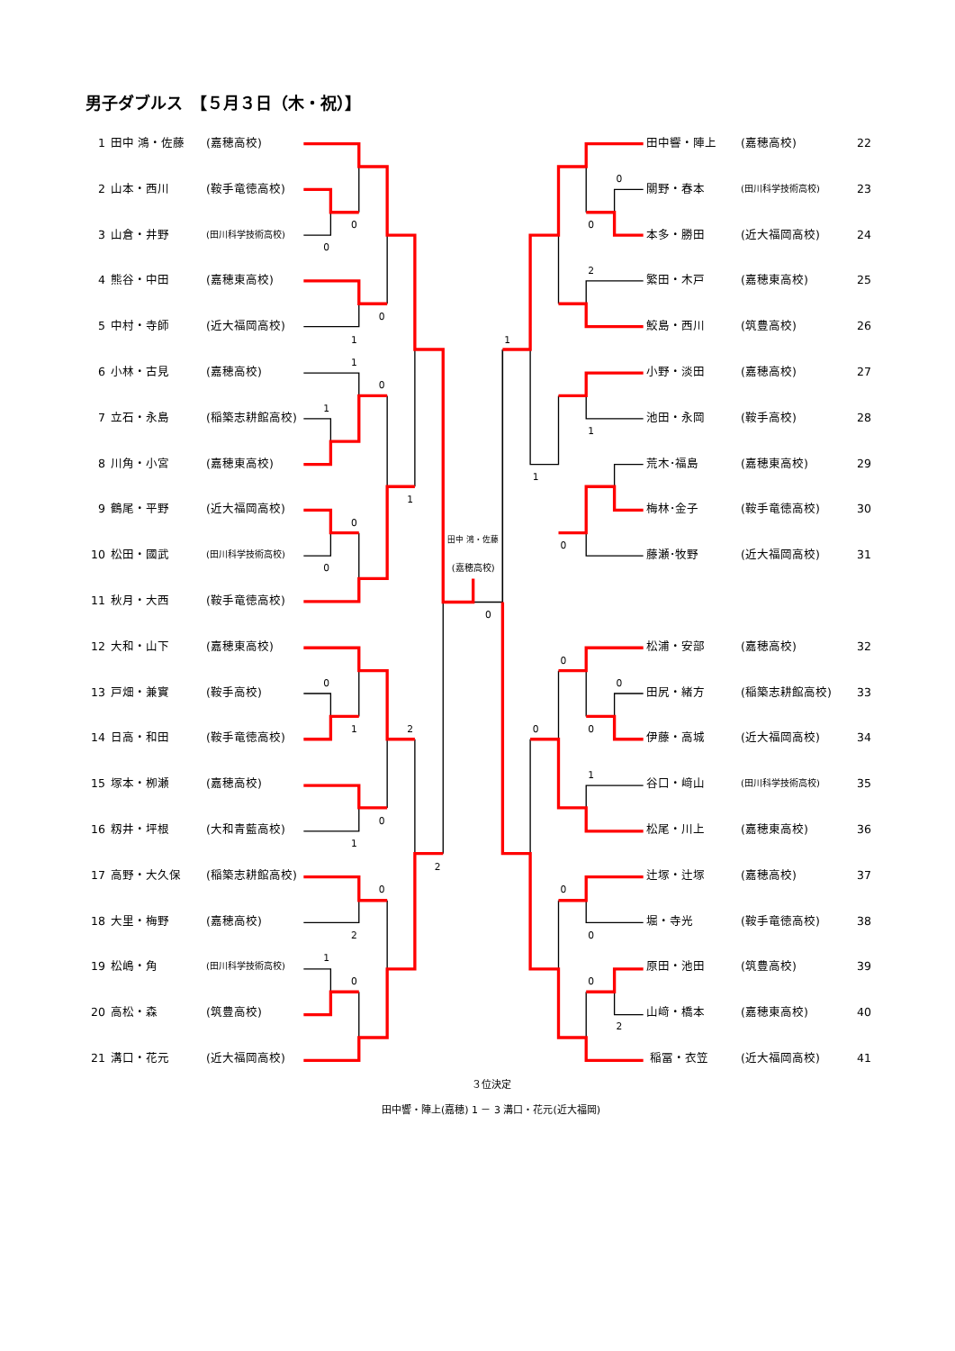男子ダブルス　【５月３日（木・祝）】
1 田中 鴻・佐藤 (嘉穂高校)
2 山本・西川 (鞍手竜徳高校)
3 山倉・井野 (田川科学技術高校)
4 熊谷・中田 (嘉穂東高校)
5 中村・寺師 (近大福岡高校)
6 小林・古見 (嘉穂高校)
7 立石・永島 (稲築志耕館高校)
8 川角・小宮 (嘉穂東高校)
9 鶴尾・平野 (近大福岡高校)
10 松田・國武 (田川科学技術高校)
11 秋月・大西 (鞍手竜徳高校)
12 大和・山下 (嘉穂東高校)
13 戸畑・兼實 (鞍手高校)
14 日高・和田 (鞍手竜徳高校)
15 塚本・栁瀬 (嘉穂高校)
16 籾井・坪根 (大和青藍高校)
17 高野・大久保 (稲築志耕館高校)
18 大里・梅野 (嘉穂高校)
19 松嶋・角 (田川科学技術高校)
20 高松・森 (筑豊高校)
21 溝口・花元 (近大福岡高校)
0
0
0
1
1
0
1
1
0
0
0
1
2
0
1
2
0
2
1
0
0
1
0
0
2
1
1
0
0
0
0
0
1
0
0
0
2
田中 鴻・佐藤
(嘉穂高校)
田中響・陣上 (嘉穂高校) 22
關野・春本 (田川科学技術高校) 23
本多・勝田 (近大福岡高校) 24
繁田・木戸 (嘉穂東高校) 25
鮫島・西川 (筑豊高校) 26
小野・淡田 (嘉穂高校) 27
池田・永岡 (鞍手高校) 28
荒木･福島 (嘉穂東高校) 29
梅林･金子 (鞍手竜徳高校) 30
藤瀬･牧野 (近大福岡高校) 31
松浦・安部 (嘉穂高校) 32
田尻・緒方 (稲築志耕館高校) 33
伊藤・高城 (近大福岡高校) 34
谷口・﨑山 (田川科学技術高校) 35
松尾・川上 (嘉穂東高校) 36
辻塚・辻塚 (嘉穂高校) 37
堀・寺光 (鞍手竜徳高校) 38
原田・池田 (筑豊高校) 39
山﨑・橋本 (嘉穂東高校) 40
稲冨・衣笠 (近大福岡高校) 41
３位決定
田中響・陣上(嘉穂) 1 － 3 溝口・花元(近大福岡)